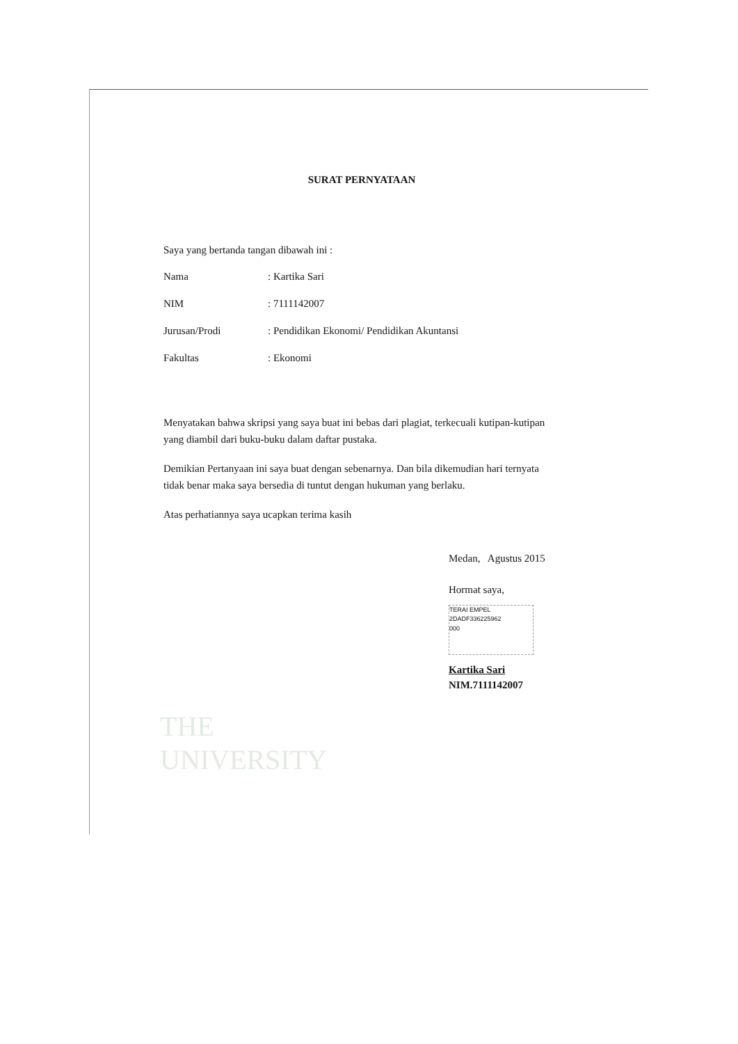THE
UNIVERSITY
SURAT PERNYATAAN
Saya yang bertanda tangan dibawah ini :
| Nama | : Kartika Sari |
| NIM | : 7111142007 |
| Jurusan/Prodi | : Pendidikan Ekonomi/ Pendidikan Akuntansi |
| Fakultas | : Ekonomi |
Menyatakan bahwa skripsi yang saya buat ini bebas dari plagiat, terkecuali kutipan-kutipan yang diambil dari buku-buku dalam daftar pustaka.
Demikian Pertanyaan ini saya buat dengan sebenarnya. Dan bila dikemudian hari ternyata tidak benar maka saya bersedia di tuntut dengan hukuman yang berlaku.
Atas perhatiannya saya ucapkan terima kasih
Medan, Agustus 2015
Hormat saya,
TERAI EMPEL
2DADF336225962
000
Kartika Sari
NIM.7111142007